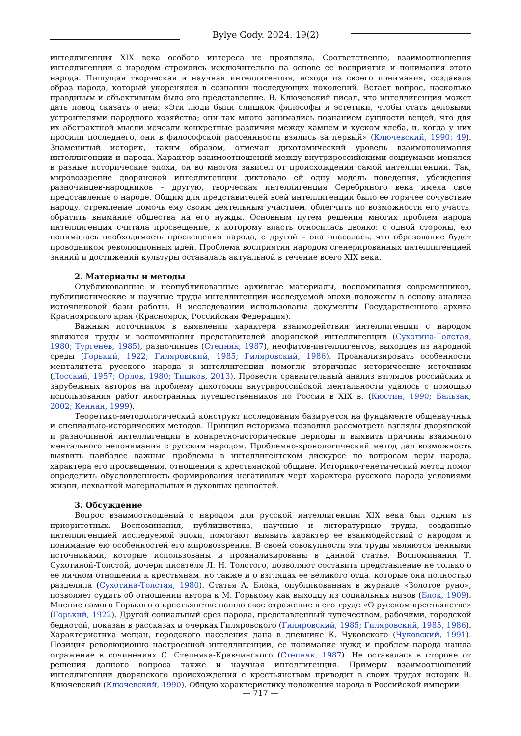Bylye Gody. 2024. 19(2)
интеллигенция XIX века особого интереса не проявляла. Соответственно, взаимоотношения интеллигенции с народом строились исключительно на основе ее восприятия и понимания этого народа. Пишущая творческая и научная интеллигенция, исходя из своего понимания, создавала образ народа, который укоренялся в сознании последующих поколений. Встает вопрос, насколько правдивым и объективным было это представление. В. Ключевский писал, что интеллигенция может дать повод сказать о ней: «Эти люди были слишком философы и эстетики, чтобы стать деловыми устроителями народного хозяйства; они так много занимались познанием сущности вещей, что для их абстрактной мысли исчезли конкретные различия между камнем и куском хлеба, и, когда у них просили последнего, они в философской рассеянности взялись за первый» (Ключевский, 1990: 49). Знаменитый историк, таким образом, отмечал дихотомический уровень взаимопонимания интеллигенции и народа. Характер взаимоотношений между внутрироссийскими социумами менялся в разные исторические эпохи, он во многом зависел от происхождения самой интеллигенции. Так, мировоззрение дворянской интеллигенции диктовало ей одну модель поведения, убеждения разночинцев-народников – другую, творческая интеллигенция Серебряного века имела свое представление о народе. Общим для представителей всей интеллигенции было ее горячее сочувствие народу, стремление помочь ему своим деятельным участием, облегчить по возможности его участь, обратить внимание общества на его нужды. Основным путем решения многих проблем народа интеллигенция считала просвещение, к которому власть относилась двояко: с одной стороны, ею понималась необходимость просвещения народа, с другой – она опасалась, что образование будет проводником революционных идей. Проблема восприятия народом сгенерированных интеллигенцией знаний и достижений культуры оставалась актуальной в течение всего XIX века.
2. Материалы и методы
Опубликованные и неопубликованные архивные материалы, воспоминания современников, публицистические и научные труды интеллигенции исследуемой эпохи положены в основу анализа источниковой базы работы. В исследовании использованы документы Государственного архива Красноярского края (Красноярск, Российская Федерация).
Важным источником в выявлении характера взаимодействия интеллигенции с народом являются труды и воспоминания представителей дворянской интеллигенции (Сухотина-Толстая, 1980; Тургенев, 1985), разночинцев (Степняк, 1987), неофитов-интеллигентов, выходцев из народной среды (Горький, 1922; Гиляровский, 1985; Гиляровский, 1986). Проанализировать особенности менталитета русского народа и интеллигенции помогли вторичные исторические источники (Лосский, 1957; Орлов, 1980; Тишков, 2013). Провести сравнительный анализ взглядов российских и зарубежных авторов на проблему дихотомии внутрироссийской ментальности удалось с помощью использования работ иностранных путешественников по России в XIX в. (Кюстин, 1990; Бальзак, 2002; Кеннан, 1999).
Теоретико-методологический конструкт исследования базируется на фундаменте общенаучных и специально-исторических методов. Принцип историзма позволил рассмотреть взгляды дворянской и разночинной интеллигенции в конкретно-исторические периоды и выявить причины взаимного ментального непонимания с русским народом. Проблемно-хронологический метод дал возможность выявить наиболее важные проблемы в интеллигентском дискурсе по вопросам веры народа, характера его просвещения, отношения к крестьянской общине. Историко-генетический метод помог определить обусловленность формирования негативных черт характера русского народа условиями жизни, нехваткой материальных и духовных ценностей.
3. Обсуждение
Вопрос взаимоотношений с народом для русской интеллигенции XIX века был одним из приоритетных. Воспоминания, публицистика, научные и литературные труды, созданные интеллигенцией исследуемой эпохи, помогают выявить характер ее взаимодействий с народом и понимание ею особенностей его мировоззрения. В своей совокупности эти труды являются ценными источниками, которые использованы и проанализированы в данной статье. Воспоминания Т. Сухотиной-Толстой, дочери писателя Л. Н. Толстого, позволяют составить представление не только о ее личном отношении к крестьянам, но также и о взглядах ее великого отца, которые она полностью разделяла (Сухотина-Толстая, 1980). Статья А. Блока, опубликованная в журнале «Золотое руно», позволяет судить об отношении автора к М. Горькому как выходцу из социальных низов (Блок, 1909). Мнение самого Горького о крестьянстве нашло свое отражение в его труде «О русском крестьянстве» (Горький, 1922). Другой социальный срез народа, представленный купечеством, рабочими, городской беднотой, показан в рассказах и очерках Гиляровского (Гиляровский, 1985; Гиляровский, 1985, 1986). Характеристика мещан, городского населения дана в дневнике К. Чуковского (Чуковский, 1991). Позиция революционно настроенной интеллигенции, ее понимание нужд и проблем народа нашла отражение в сочинениях С. Степняка-Кравчинского (Степняк, 1987). Не оставалась в стороне от решения данного вопроса также и научная интеллигенция. Примеры взаимоотношений интеллигенции дворянского происхождения с крестьянством приводит в своих трудах историк В. Ключевский (Ключевский, 1990). Общую характеристику положения народа в Российской империи
— 717 —